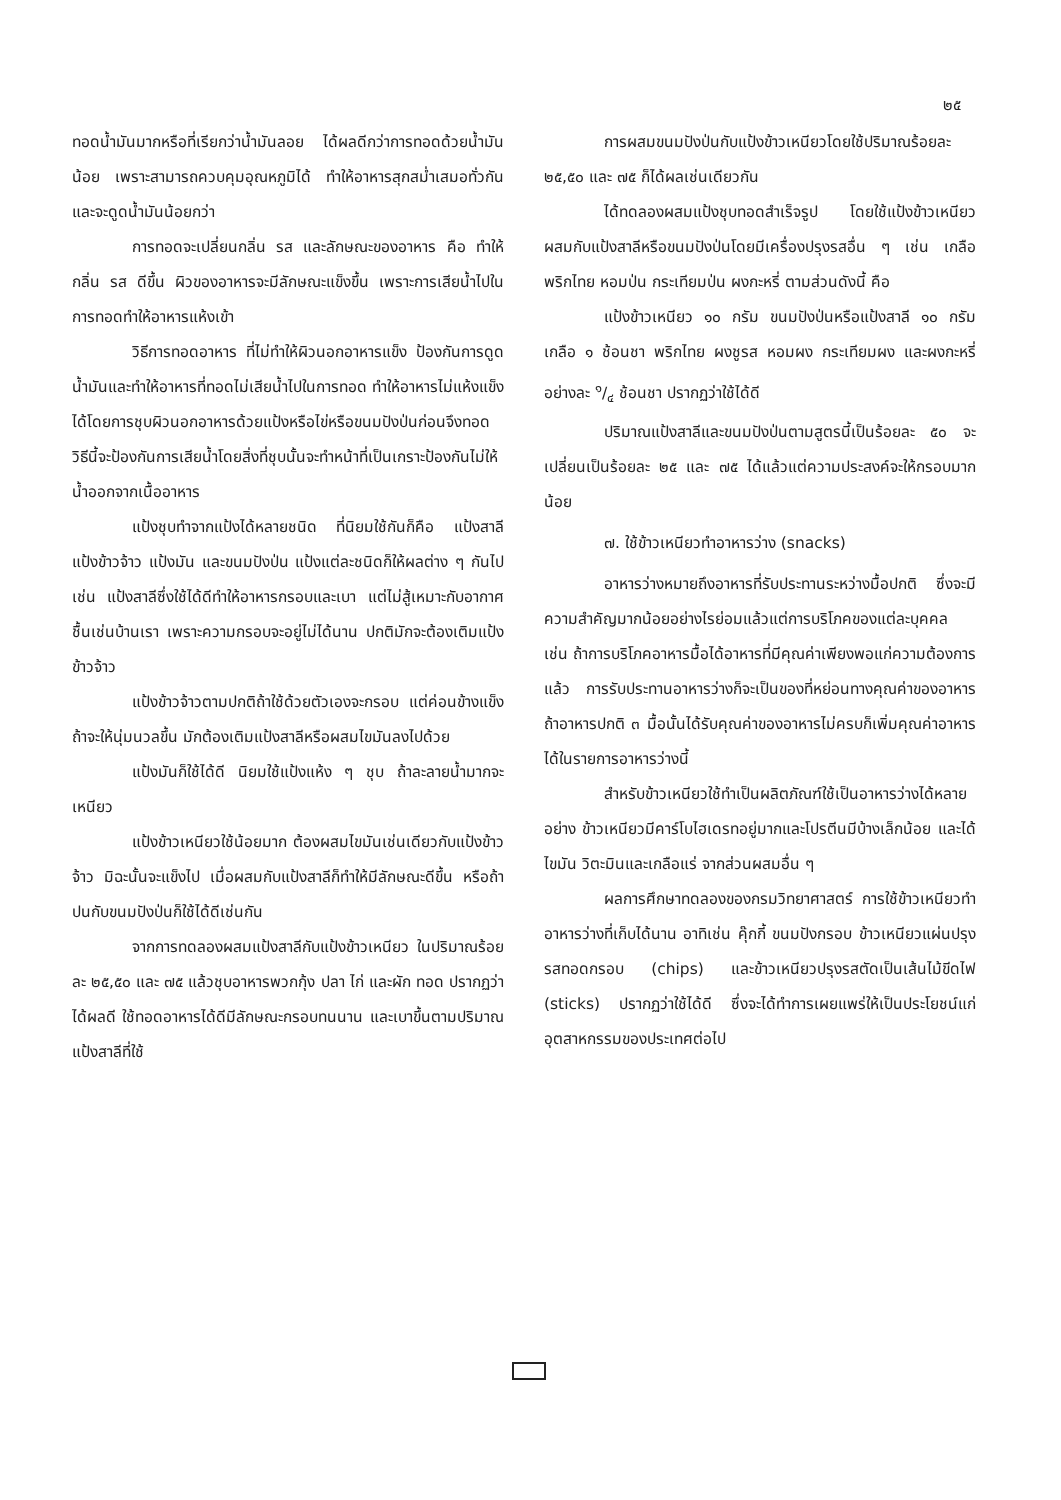๒๕
ทอดน้ำมันมากหรือที่เรียกว่าน้ำมันลอย ได้ผลดีกว่าการทอดด้วยน้ำมันน้อย เพราะสามารถควบคุมอุณหภูมิได้ ทำให้อาหารสุกสม่ำเสมอทั่วกัน และจะดูดน้ำมันน้อยกว่า
การทอดจะเปลี่ยนกลิ่น รส และลักษณะของอาหาร คือ ทำให้กลิ่น รส ดีขึ้น ผิวของอาหารจะมีลักษณะแข็งขึ้น เพราะการเสียน้ำไปในการทอดทำให้อาหารแห้งเข้า
วิธีการทอดอาหาร ที่ไม่ทำให้ผิวนอกอาหารแข็ง ป้องกันการดูดน้ำมันและทำให้อาหารที่ทอดไม่เสียน้ำไปในการทอด ทำให้อาหารไม่แห้งแข็งได้โดยการชุบผิวนอกอาหารด้วยแป้งหรือไข่หรือขนมปังป่นก่อนจึงทอด วิธีนี้จะป้องกันการเสียน้ำโดยสิ่งที่ชุบนั้นจะทำหน้าที่เป็นเกราะป้องกันไม่ให้น้ำออกจากเนื้ออาหาร
แป้งชุบทำจากแป้งได้หลายชนิด ที่นิยมใช้กันก็คือ แป้งสาลี แป้งข้าวจ้าว แป้งมัน และขนมปังป่น แป้งแต่ละชนิดก็ให้ผลต่าง ๆ กันไป เช่น แป้งสาลีซึ่งใช้ได้ดีทำให้อาหารกรอบและเบา แต่ไม่สู้เหมาะกับอากาศชื้นเช่นบ้านเรา เพราะความกรอบจะอยู่ไม่ได้นาน ปกติมักจะต้องเติมแป้งข้าวจ้าว
แป้งข้าวจ้าวตามปกติถ้าใช้ด้วยตัวเองจะกรอบ แต่ค่อนข้างแข็ง ถ้าจะให้นุ่มนวลขึ้น มักต้องเติมแป้งสาลีหรือผสมไขมันลงไปด้วย
แป้งมันก็ใช้ได้ดี นิยมใช้แป้งแห้ง ๆ ชุบ ถ้าละลายน้ำมากจะเหนียว
แป้งข้าวเหนียวใช้น้อยมาก ต้องผสมไขมันเช่นเดียวกับแป้งข้าวจ้าว มิฉะนั้นจะแข็งไป เมื่อผสมกับแป้งสาลีก็ทำให้มีลักษณะดีขึ้น หรือถ้าปนกับขนมปังป่นก็ใช้ได้ดีเช่นกัน
จากการทดลองผสมแป้งสาลีกับแป้งข้าวเหนียว ในปริมาณร้อยละ ๒๕,๕๐ และ ๗๕ แล้วชุบอาหารพวกกุ้ง ปลา ไก่ และผัก ทอด ปรากฏว่าได้ผลดี ใช้ทอดอาหารได้ดีมีลักษณะกรอบทนนาน และเบาขึ้นตามปริมาณแป้งสาลีที่ใช้
การผสมขนมปังป่นกับแป้งข้าวเหนียวโดยใช้ปริมาณร้อยละ ๒๕,๕๐ และ ๗๕ ก็ได้ผลเช่นเดียวกัน
ได้ทดลองผสมแป้งชุบทอดสำเร็จรูป โดยใช้แป้งข้าวเหนียวผสมกับแป้งสาลีหรือขนมปังป่นโดยมีเครื่องปรุงรสอื่น ๆ เช่น เกลือ พริกไทย หอมป่น กระเทียมป่น ผงกะหรี่ ตามส่วนดังนี้ คือ
แป้งข้าวเหนียว ๑๐ กรัม ขนมปังป่นหรือแป้งสาลี ๑๐ กรัม เกลือ ๑ ช้อนชา พริกไทย ผงชูรส หอมผง กระเทียมผง และผงกะหรี่ อย่างละ ๑/๔ ช้อนชา ปรากฏว่าใช้ได้ดี
ปริมาณแป้งสาลีและขนมปังป่นตามสูตรนี้เป็นร้อยละ ๕๐ จะเปลี่ยนเป็นร้อยละ ๒๕ และ ๗๕ ได้แล้วแต่ความประสงค์จะให้กรอบมากน้อย
๗. ใช้ข้าวเหนียวทำอาหารว่าง (snacks)
อาหารว่างหมายถึงอาหารที่รับประทานระหว่างมื้อปกติ ซึ่งจะมีความสำคัญมากน้อยอย่างไรย่อมแล้วแต่การบริโภคของแต่ละบุคคล เช่น ถ้าการบริโภคอาหารมื้อได้อาหารที่มีคุณค่าเพียงพอแก่ความต้องการแล้ว การรับประทานอาหารว่างก็จะเป็นของที่หย่อนทางคุณค่าของอาหารถ้าอาหารปกติ ๓ มื้อนั้นได้รับคุณค่าของอาหารไม่ครบก็เพิ่มคุณค่าอาหารได้ในรายการอาหารว่างนี้
สำหรับข้าวเหนียวใช้ทำเป็นผลิตภัณฑ์ใช้เป็นอาหารว่างได้หลายอย่าง ข้าวเหนียวมีคาร์โบไฮเดรทอยู่มากและโปรตีนมีบ้างเล็กน้อย และได้ไขมัน วิตะมินและเกลือแร่ จากส่วนผสมอื่น ๆ
ผลการศึกษาทดลองของกรมวิทยาศาสตร์ การใช้ข้าวเหนียวทำอาหารว่างที่เก็บได้นาน อาทิเช่น คุ๊กกี้ ขนมปังกรอบ ข้าวเหนียวแผ่นปรุงรสทอดกรอบ (chips) และข้าวเหนียวปรุงรสตัดเป็นเส้นไม้ขีดไฟ (sticks) ปรากฏว่าใช้ได้ดี ซึ่งจะได้ทำการเผยแพร่ให้เป็นประโยชน์แก่อุตสาหกรรมของประเทศต่อไป